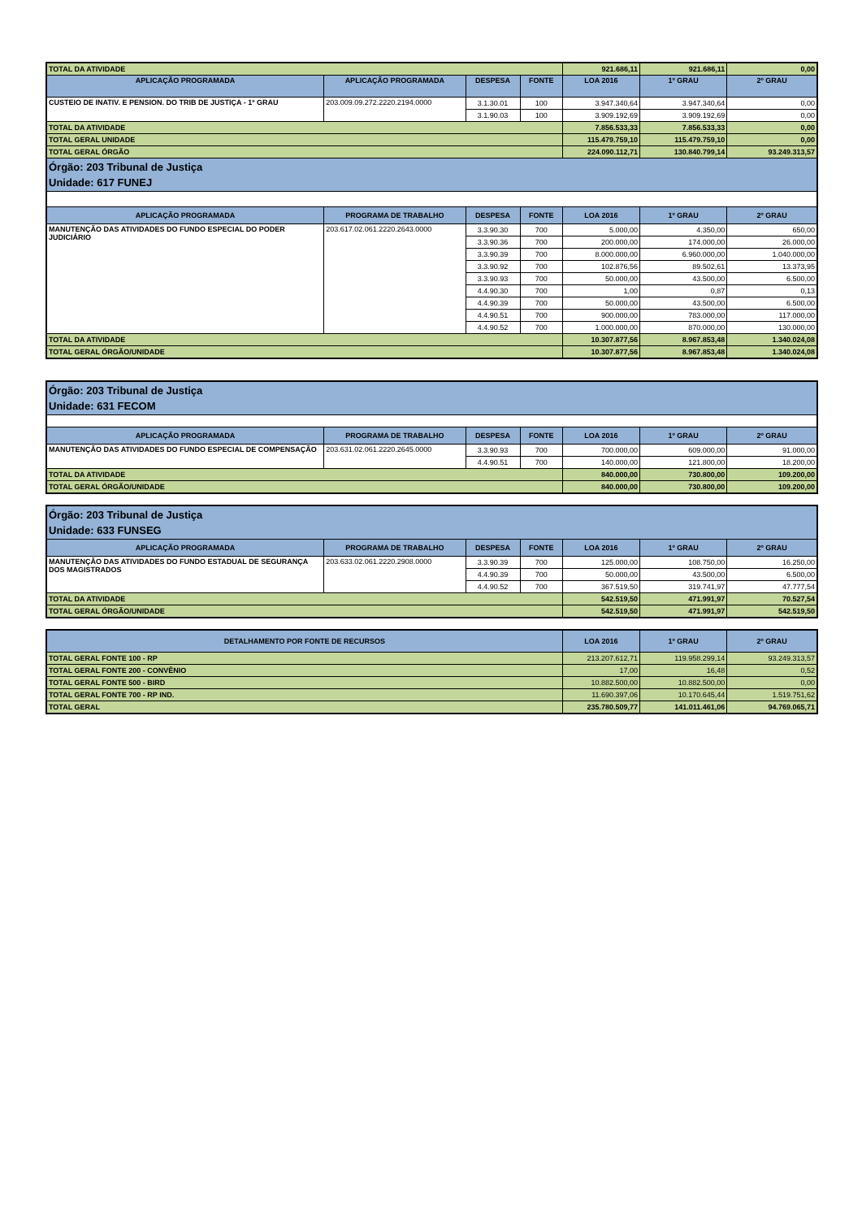| TOTAL DA ATIVIDADE | | | | 921.686,11 | 921.686,11 | 0,00 |
| APLICAÇÃO PROGRAMADA | APLICAÇÃO PROGRAMADA | DESPESA | FONTE | LOA 2016 | 1º GRAU | 2º GRAU |
| CUSTEIO DE INATIV. E PENSION. DO TRIB DE JUSTIÇA - 1º GRAU | 203.009.09.272.2220.2194.0000 | 3.1.30.01 | 100 | 3.947.340,64 | 3.947.340,64 | 0,00 |
| | | 3.1.90.03 | 100 | 3.909.192,69 | 3.909.192,69 | 0,00 |
| TOTAL DA ATIVIDADE | | | | 7.856.533,33 | 7.856.533,33 | 0,00 |
| TOTAL GERAL UNIDADE | | | | 115.479.759,10 | 115.479.759,10 | 0,00 |
| TOTAL GERAL ÓRGÃO | | | | 224.090.112,71 | 130.840.799,14 | 93.249.313,57 |
| Órgão: 203 Tribunal de Justiça Unidade: 617 FUNEJ | | | | | | |
| APLICAÇÃO PROGRAMADA | PROGRAMA DE TRABALHO | DESPESA | FONTE | LOA 2016 | 1º GRAU | 2º GRAU |
| MANUTENÇÃO DAS ATIVIDADES DO FUNDO ESPECIAL DO PODER JUDICIÁRIO | 203.617.02.061.2220.2643.0000 | 3.3.90.30 | 700 | 5.000,00 | 4.350,00 | 650,00 |
| | | 3.3.90.36 | 700 | 200.000,00 | 174.000,00 | 26.000,00 |
| | | 3.3.90.39 | 700 | 8.000.000,00 | 6.960.000,00 | 1.040.000,00 |
| | | 3.3.90.92 | 700 | 102.876,56 | 89.502,61 | 13.373,95 |
| | | 3.3.90.93 | 700 | 50.000,00 | 43.500,00 | 6.500,00 |
| | | 4.4.90.30 | 700 | 1,00 | 0,87 | 0,13 |
| | | 4.4.90.39 | 700 | 50.000,00 | 43.500,00 | 6.500,00 |
| | | 4.4.90.51 | 700 | 900.000,00 | 783.000,00 | 117.000,00 |
| | | 4.4.90.52 | 700 | 1.000.000,00 | 870.000,00 | 130.000,00 |
| TOTAL DA ATIVIDADE | | | | 10.307.877,56 | 8.967.853,48 | 1.340.024,08 |
| TOTAL GERAL ÓRGÃO/UNIDADE | | | | 10.307.877,56 | 8.967.853,48 | 1.340.024,08 |
| Órgão: 203 Tribunal de Justiça Unidade: 631 FECOM | | | | | | |
| APLICAÇÃO PROGRAMADA | PROGRAMA DE TRABALHO | DESPESA | FONTE | LOA 2016 | 1º GRAU | 2º GRAU |
| MANUTENÇÃO DAS ATIVIDADES DO FUNDO ESPECIAL DE COMPENSAÇÃO | 203.631.02.061.2220.2645.0000 | 3.3.90.93 | 700 | 700.000,00 | 609.000,00 | 91.000,00 |
| | | 4.4.90.51 | 700 | 140.000,00 | 121.800,00 | 18.200,00 |
| TOTAL DA ATIVIDADE | | | | 840.000,00 | 730.800,00 | 109.200,00 |
| TOTAL GERAL ÓRGÃO/UNIDADE | | | | 840.000,00 | 730.800,00 | 109.200,00 |
| Órgão: 203 Tribunal de Justiça Unidade: 633 FUNSEG | | | | | | |
| APLICAÇÃO PROGRAMADA | PROGRAMA DE TRABALHO | DESPESA | FONTE | LOA 2016 | 1º GRAU | 2º GRAU |
| MANUTENÇÃO DAS ATIVIDADES DO FUNDO ESTADUAL DE SEGURANÇA DOS MAGISTRADOS | 203.633.02.061.2220.2908.0000 | 3.3.90.39 | 700 | 125.000,00 | 108.750,00 | 16.250,00 |
| | | 4.4.90.39 | 700 | 50.000,00 | 43.500,00 | 6.500,00 |
| | | 4.4.90.52 | 700 | 367.519,50 | 319.741,97 | 47.777,54 |
| TOTAL DA ATIVIDADE | | | | 542.519,50 | 471.991,97 | 70.527,54 |
| TOTAL GERAL ÓRGÃO/UNIDADE | | | | 542.519,50 | 471.991,97 | 542.519,50 |
| DETALHAMENTO POR FONTE DE RECURSOS | LOA 2016 | 1º GRAU | 2º GRAU |
| --- | --- | --- | --- |
| TOTAL GERAL FONTE 100 - RP | 213.207.612,71 | 119.958.299,14 | 93.249.313,57 |
| TOTAL GERAL FONTE 200 - CONVÊNIO | 17,00 | 16,48 | 0,52 |
| TOTAL GERAL FONTE 500 - BIRD | 10.882.500,00 | 10.882.500,00 | 0,00 |
| TOTAL GERAL FONTE 700 - RP IND. | 11.690.397,06 | 10.170.645,44 | 1.519.751,62 |
| TOTAL GERAL | 235.780.509,77 | 141.011.461,06 | 94.769.065,71 |